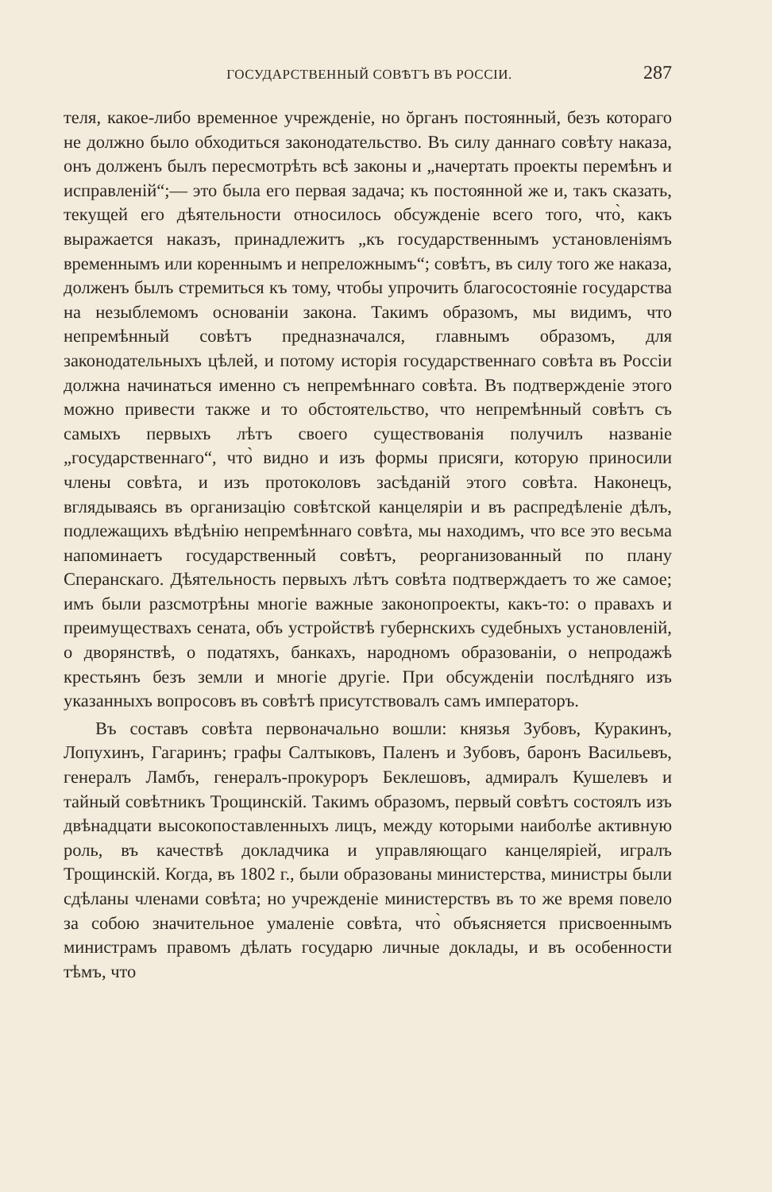ГОСУДАРСТВЕННЫЙ СОВѢТЪ ВЪ РОССІИ. 287
теля, какое-либо временное учрежденіе, но ŏрганъ постоянный, безъ котораго не должно было обходиться законодательство. Въ силу даннаго совѣту наказа, онъ долженъ былъ пересмотрѣть всѣ законы и „начертать проекты перемѣнъ и исправленій“;— это была его первая задача; къ постоянной же и, такъ сказать, текущей его дѣятельности относилось обсужденіе всего того, что̀, какъ выражается наказъ, принадлежитъ „къ государственнымъ установленіямъ временнымъ или кореннымъ и непреложнымъ“; совѣтъ, въ силу того же наказа, долженъ былъ стремиться къ тому, чтобы упрочить благосостояніе государства на незыблемомъ основаніи закона. Такимъ образомъ, мы видимъ, что непремѣнный совѣтъ предназначался, главнымъ образомъ, для законодательныхъ цѣлей, и потому исторія государственнаго совѣта въ Россіи должна начинаться именно съ непремѣннаго совѣта. Въ подтвержденіе этого можно привести также и то обстоятельство, что непремѣнный совѣтъ съ самыхъ первыхъ лѣтъ своего существованія получилъ названіе „государственнаго“, что̀ видно и изъ формы присяги, которую приносили члены совѣта, и изъ протоколовъ засѣданій этого совѣта. Наконецъ, вглядываясь въ организацію совѣтской канцеляріи и въ распредѣленіе дѣлъ, подлежащихъ вѣдѣнію непремѣннаго совѣта, мы находимъ, что все это весьма напоминаетъ государственный совѣтъ, реорганизованный по плану Сперанскаго. Дѣятельность первыхъ лѣтъ совѣта подтверждаетъ то же самое; имъ были разсмотрѣны многіе важные законопроекты, какъ-то: о правахъ и преимуществахъ сената, объ устройствѣ губернскихъ судебныхъ установленій, о дворянствѣ, о податяхъ, банкахъ, народномъ образованіи, о непродажѣ крестьянъ безъ земли и многіе другіе. При обсужденіи послѣдняго изъ указанныхъ вопросовъ въ совѣтѣ присутствовалъ самъ императоръ.
Въ составъ совѣта первоначально вошли: князья Зубовъ, Куракинъ, Лопухинъ, Гагаринъ; графы Салтыковъ, Паленъ и Зубовъ, баронъ Васильевъ, генералъ Ламбъ, генералъ-прокуроръ Беклешовъ, адмиралъ Кушелевъ и тайный совѣтникъ Трощинскій. Такимъ образомъ, первый совѣтъ состоялъ изъ двѣнадцати высокопоставленныхъ лицъ, между которыми наиболѣе активную роль, въ качествѣ докладчика и управляющаго канцеляріей, игралъ Трощинскій. Когда, въ 1802 г., были образованы министерства, министры были сдѣланы членами совѣта; но учрежденіе министерствъ въ то же время повело за собою значительное умаленіе совѣта, что̀ объясняется присвоеннымъ министрамъ правомъ дѣлать государю личные доклады, и въ особенности тѣмъ, что